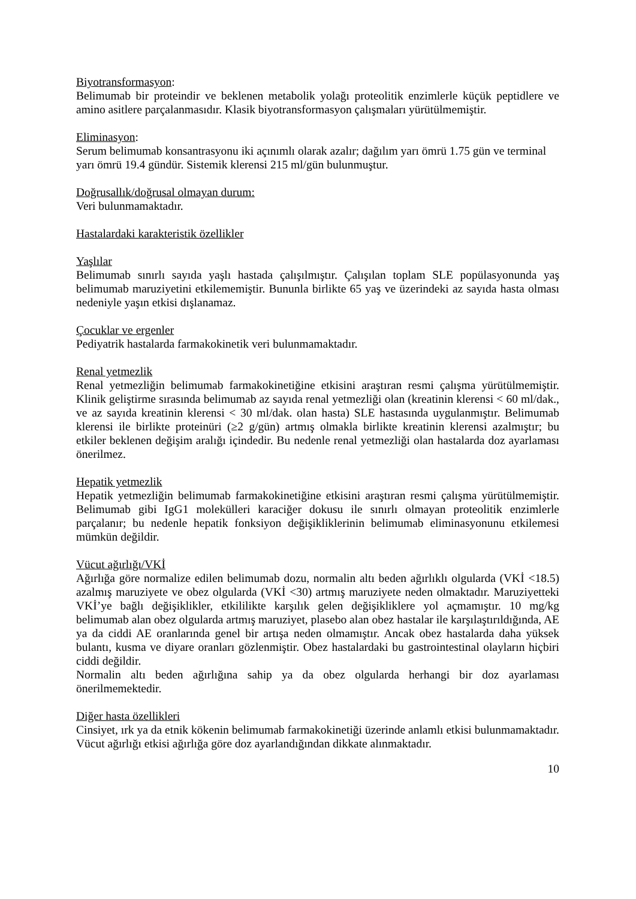Biyotransformasyon:
Belimumab bir proteindir ve beklenen metabolik yolağı proteolitik enzimlerle küçük peptidlere ve amino asitlere parçalanmasıdır. Klasik biyotransformasyon çalışmaları yürütülmemiştir.
Eliminasyon:
Serum belimumab konsantrasyonu iki açınımlı olarak azalır; dağılım yarı ömrü 1.75 gün ve terminal yarı ömrü 19.4 gündür. Sistemik klerensi 215 ml/gün bulunmuştur.
Doğrusallık/doğrusal olmayan durum:
Veri bulunmamaktadır.
Hastalardaki karakteristik özellikler
Yaşlılar
Belimumab sınırlı sayıda yaşlı hastada çalışılmıştır. Çalışılan toplam SLE popülasyonunda yaş belimumab maruziyetini etkilememiştir. Bununla birlikte 65 yaş ve üzerindeki az sayıda hasta olması nedeniyle yaşın etkisi dışlanamaz.
Çocuklar ve ergenler
Pediyatrik hastalarda farmakokinetik veri bulunmamaktadır.
Renal yetmezlik
Renal yetmezliğin belimumab farmakokinetiğine etkisini araştıran resmi çalışma yürütülmemiştir. Klinik geliştirme sırasında belimumab az sayıda renal yetmezliği olan (kreatinin klerensi < 60 ml/dak., ve az sayıda kreatinin klerensi < 30 ml/dak. olan hasta) SLE hastasında uygulanmıştır. Belimumab klerensi ile birlikte proteinüri (≥2 g/gün) artmış olmakla birlikte kreatinin klerensi azalmıştır; bu etkiler beklenen değişim aralığı içindedir. Bu nedenle renal yetmezliği olan hastalarda doz ayarlaması önerilmez.
Hepatik yetmezlik
Hepatik yetmezliğin belimumab farmakokinetiğine etkisini araştıran resmi çalışma yürütülmemiştir. Belimumab gibi IgG1 molekülleri karaciğer dokusu ile sınırlı olmayan proteolitik enzimlerle parçalanır; bu nedenle hepatik fonksiyon değişikliklerinin belimumab eliminasyonunu etkilemesi mümkün değildir.
Vücut ağırlığı/VKİ
Ağırlığa göre normalize edilen belimumab dozu, normalin altı beden ağırlıklı olgularda (VKİ <18.5) azalmış maruziyete ve obez olgularda (VKİ <30) artmış maruziyete neden olmaktadır. Maruziyetteki VKİ’ye bağlı değişiklikler, etkililikte karşılık gelen değişikliklere yol açmamıştır. 10 mg/kg belimumab alan obez olgularda artmış maruziyet, plasebo alan obez hastalar ile karşılaştırıldığında, AE ya da ciddi AE oranlarında genel bir artışa neden olmamıştır. Ancak obez hastalarda daha yüksek bulantı, kusma ve diyare oranları gözlenmiştir. Obez hastalardaki bu gastrointestinal olayların hiçbiri ciddi değildir.
Normalin altı beden ağırlığına sahip ya da obez olgularda herhangi bir doz ayarlaması önerilmemektedir.
Diğer hasta özellikleri
Cinsiyet, ırk ya da etnik kökenin belimumab farmakokinetiği üzerinde anlamlı etkisi bulunmamaktadır. Vücut ağırlığı etkisi ağırlığa göre doz ayarlandığından dikkate alınmaktadır.
10